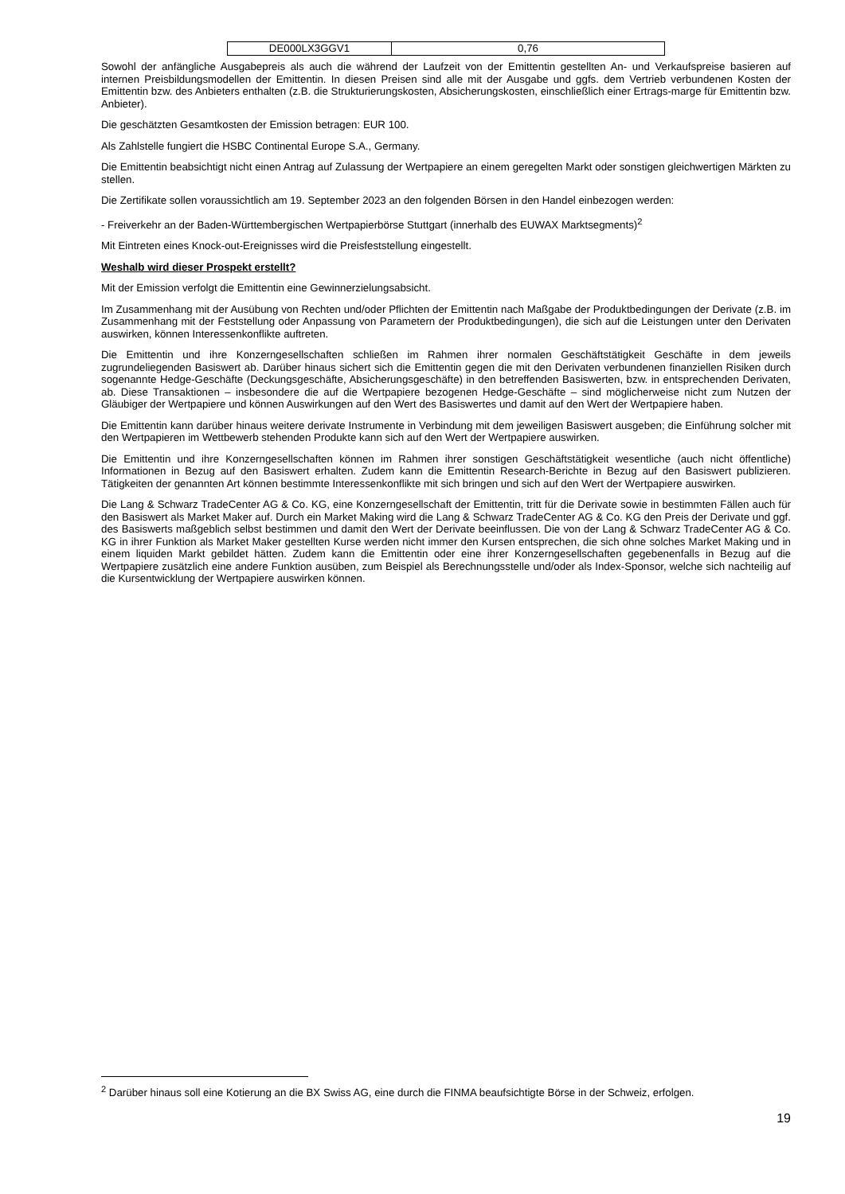| DE000LX3GGV1 | 0,76 |
Sowohl der anfängliche Ausgabepreis als auch die während der Laufzeit von der Emittentin gestellten An- und Verkaufspreise basieren auf internen Preisbildungsmodellen der Emittentin. In diesen Preisen sind alle mit der Ausgabe und ggfs. dem Vertrieb verbundenen Kosten der Emittentin bzw. des Anbieters enthalten (z.B. die Strukturierungskosten, Absicherungskosten, einschließlich einer Ertrags-marge für Emittentin bzw. Anbieter).
Die geschätzten Gesamtkosten der Emission betragen: EUR 100.
Als Zahlstelle fungiert die HSBC Continental Europe S.A., Germany.
Die Emittentin beabsichtigt nicht einen Antrag auf Zulassung der Wertpapiere an einem geregelten Markt oder sonstigen gleichwertigen Märkten zu stellen.
Die Zertifikate sollen voraussichtlich am 19. September 2023 an den folgenden Börsen in den Handel einbezogen werden:
- Freiverkehr an der Baden-Württembergischen Wertpapierbörse Stuttgart (innerhalb des EUWAX Marktsegments)<sup>2</sup>
Mit Eintreten eines Knock-out-Ereignisses wird die Preisfeststellung eingestellt.
Weshalb wird dieser Prospekt erstellt?
Mit der Emission verfolgt die Emittentin eine Gewinnerzielungsabsicht.
Im Zusammenhang mit der Ausübung von Rechten und/oder Pflichten der Emittentin nach Maßgabe der Produktbedingungen der Derivate (z.B. im Zusammenhang mit der Feststellung oder Anpassung von Parametern der Produktbedingungen), die sich auf die Leistungen unter den Derivaten auswirken, können Interessenkonflikte auftreten.
Die Emittentin und ihre Konzerngesellschaften schließen im Rahmen ihrer normalen Geschäftstätigkeit Geschäfte in dem jeweils zugrundeliegenden Basiswert ab. Darüber hinaus sichert sich die Emittentin gegen die mit den Derivaten verbundenen finanziellen Risiken durch sogenannte Hedge-Geschäfte (Deckungsgeschäfte, Absicherungsgeschäfte) in den betreffenden Basiswerten, bzw. in entsprechenden Derivaten, ab. Diese Transaktionen – insbesondere die auf die Wertpapiere bezogenen Hedge-Geschäfte – sind möglicherweise nicht zum Nutzen der Gläubiger der Wertpapiere und können Auswirkungen auf den Wert des Basiswertes und damit auf den Wert der Wertpapiere haben.
Die Emittentin kann darüber hinaus weitere derivate Instrumente in Verbindung mit dem jeweiligen Basiswert ausgeben; die Einführung solcher mit den Wertpapieren im Wettbewerb stehenden Produkte kann sich auf den Wert der Wertpapiere auswirken.
Die Emittentin und ihre Konzerngesellschaften können im Rahmen ihrer sonstigen Geschäftstätigkeit wesentliche (auch nicht öffentliche) Informationen in Bezug auf den Basiswert erhalten. Zudem kann die Emittentin Research-Berichte in Bezug auf den Basiswert publizieren. Tätigkeiten der genannten Art können bestimmte Interessenkonflikte mit sich bringen und sich auf den Wert der Wertpapiere auswirken.
Die Lang & Schwarz TradeCenter AG & Co. KG, eine Konzerngesellschaft der Emittentin, tritt für die Derivate sowie in bestimmten Fällen auch für den Basiswert als Market Maker auf. Durch ein Market Making wird die Lang & Schwarz TradeCenter AG & Co. KG den Preis der Derivate und ggf. des Basiswerts maßgeblich selbst bestimmen und damit den Wert der Derivate beeinflussen. Die von der Lang & Schwarz TradeCenter AG & Co. KG in ihrer Funktion als Market Maker gestellten Kurse werden nicht immer den Kursen entsprechen, die sich ohne solches Market Making und in einem liquiden Markt gebildet hätten. Zudem kann die Emittentin oder eine ihrer Konzerngesellschaften gegebenenfalls in Bezug auf die Wertpapiere zusätzlich eine andere Funktion ausüben, zum Beispiel als Berechnungsstelle und/oder als Index-Sponsor, welche sich nachteilig auf die Kursentwicklung der Wertpapiere auswirken können.
<sup>2</sup> Darüber hinaus soll eine Kotierung an die BX Swiss AG, eine durch die FINMA beaufsichtigte Börse in der Schweiz, erfolgen.
19